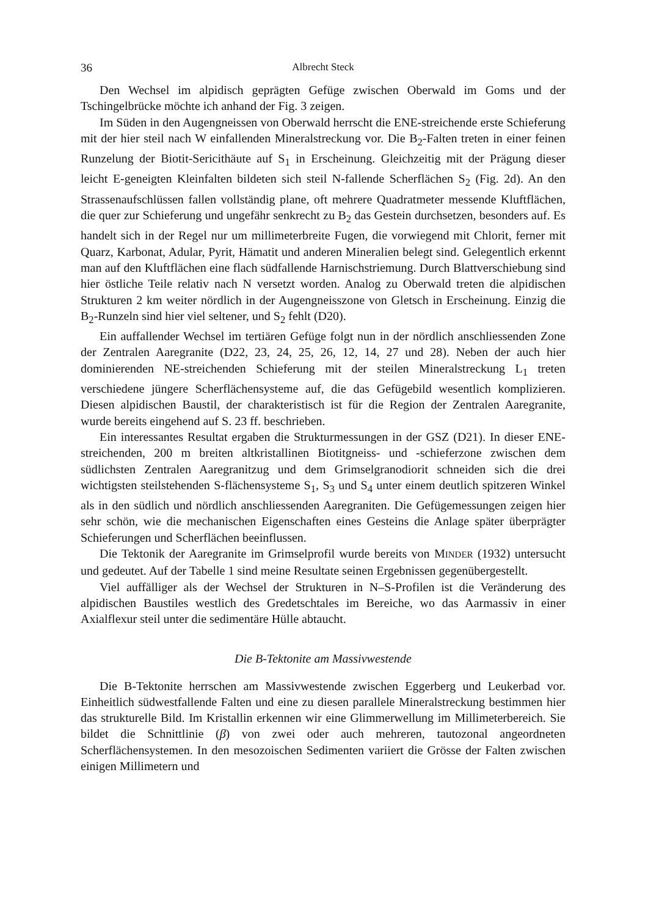36 Albrecht Steck
Den Wechsel im alpidisch geprägten Gefüge zwischen Oberwald im Goms und der Tschingelbrücke möchte ich anhand der Fig. 3 zeigen.
Im Süden in den Augengneissen von Oberwald herrscht die ENE-streichende erste Schieferung mit der hier steil nach W einfallenden Mineralstreckung vor. Die B<sub>2</sub>-Falten treten in einer feinen Runzelung der Biotit-Sericithäute auf S<sub>1</sub> in Erscheinung. Gleichzeitig mit der Prägung dieser leicht E-geneigten Kleinfalten bildeten sich steil N-fallende Scherflächen S<sub>2</sub> (Fig. 2d). An den Strassenaufschlüssen fallen vollständig plane, oft mehrere Quadratmeter messende Kluftflächen, die quer zur Schieferung und ungefähr senkrecht zu B<sub>2</sub> das Gestein durchsetzen, besonders auf. Es handelt sich in der Regel nur um millimeterbreite Fugen, die vorwiegend mit Chlorit, ferner mit Quarz, Karbonat, Adular, Pyrit, Hämatit und anderen Mineralien belegt sind. Gelegentlich erkennt man auf den Kluftflächen eine flach südfallende Harnischstriemung. Durch Blattverschiebung sind hier östliche Teile relativ nach N versetzt worden. Analog zu Oberwald treten die alpidischen Strukturen 2 km weiter nördlich in der Augengneisszone von Gletsch in Erscheinung. Einzig die B<sub>2</sub>-Runzeln sind hier viel seltener, und S<sub>2</sub> fehlt (D20).
Ein auffallender Wechsel im tertiären Gefüge folgt nun in der nördlich anschliessenden Zone der Zentralen Aaregranite (D22, 23, 24, 25, 26, 12, 14, 27 und 28). Neben der auch hier dominierenden NE-streichenden Schieferung mit der steilen Mineralstreckung L<sub>1</sub> treten verschiedene jüngere Scherflächensysteme auf, die das Gefügebild wesentlich komplizieren. Diesen alpidischen Baustil, der charakteristisch ist für die Region der Zentralen Aaregranite, wurde bereits eingehend auf S. 23 ff. beschrieben.
Ein interessantes Resultat ergaben die Strukturmessungen in der GSZ (D21). In dieser ENE-streichenden, 200 m breiten altkristallinen Biotitgneiss- und -schieferzone zwischen dem südlichsten Zentralen Aaregranitzug und dem Grimselgranodiorit schneiden sich die drei wichtigsten steilstehenden S-flächensysteme S<sub>1</sub>, S<sub>3</sub> und S<sub>4</sub> unter einem deutlich spitzeren Winkel als in den südlich und nördlich anschliessenden Aaregraniten. Die Gefügemessungen zeigen hier sehr schön, wie die mechanischen Eigenschaften eines Gesteins die Anlage später überprägter Schieferungen und Scherflächen beeinflussen.
Die Tektonik der Aaregranite im Grimselprofil wurde bereits von MINDER (1932) untersucht und gedeutet. Auf der Tabelle 1 sind meine Resultate seinen Ergebnissen gegenübergestellt.
Viel auffälliger als der Wechsel der Strukturen in N–S-Profilen ist die Veränderung des alpidischen Baustiles westlich des Gredetschtales im Bereiche, wo das Aarmassiv in einer Axialflexur steil unter die sedimentäre Hülle abtaucht.
Die B-Tektonite am Massivwestende
Die B-Tektonite herrschen am Massivwestende zwischen Eggerberg und Leukerbad vor. Einheitlich südwestfallende Falten und eine zu diesen parallele Mineralstreckung bestimmen hier das strukturelle Bild. Im Kristallin erkennen wir eine Glimmerwellung im Millimeterbereich. Sie bildet die Schnittlinie (β) von zwei oder auch mehreren, tautozonal angeordneten Scherflächensystemen. In den mesozoischen Sedimenten variiert die Grösse der Falten zwischen einigen Millimetern und